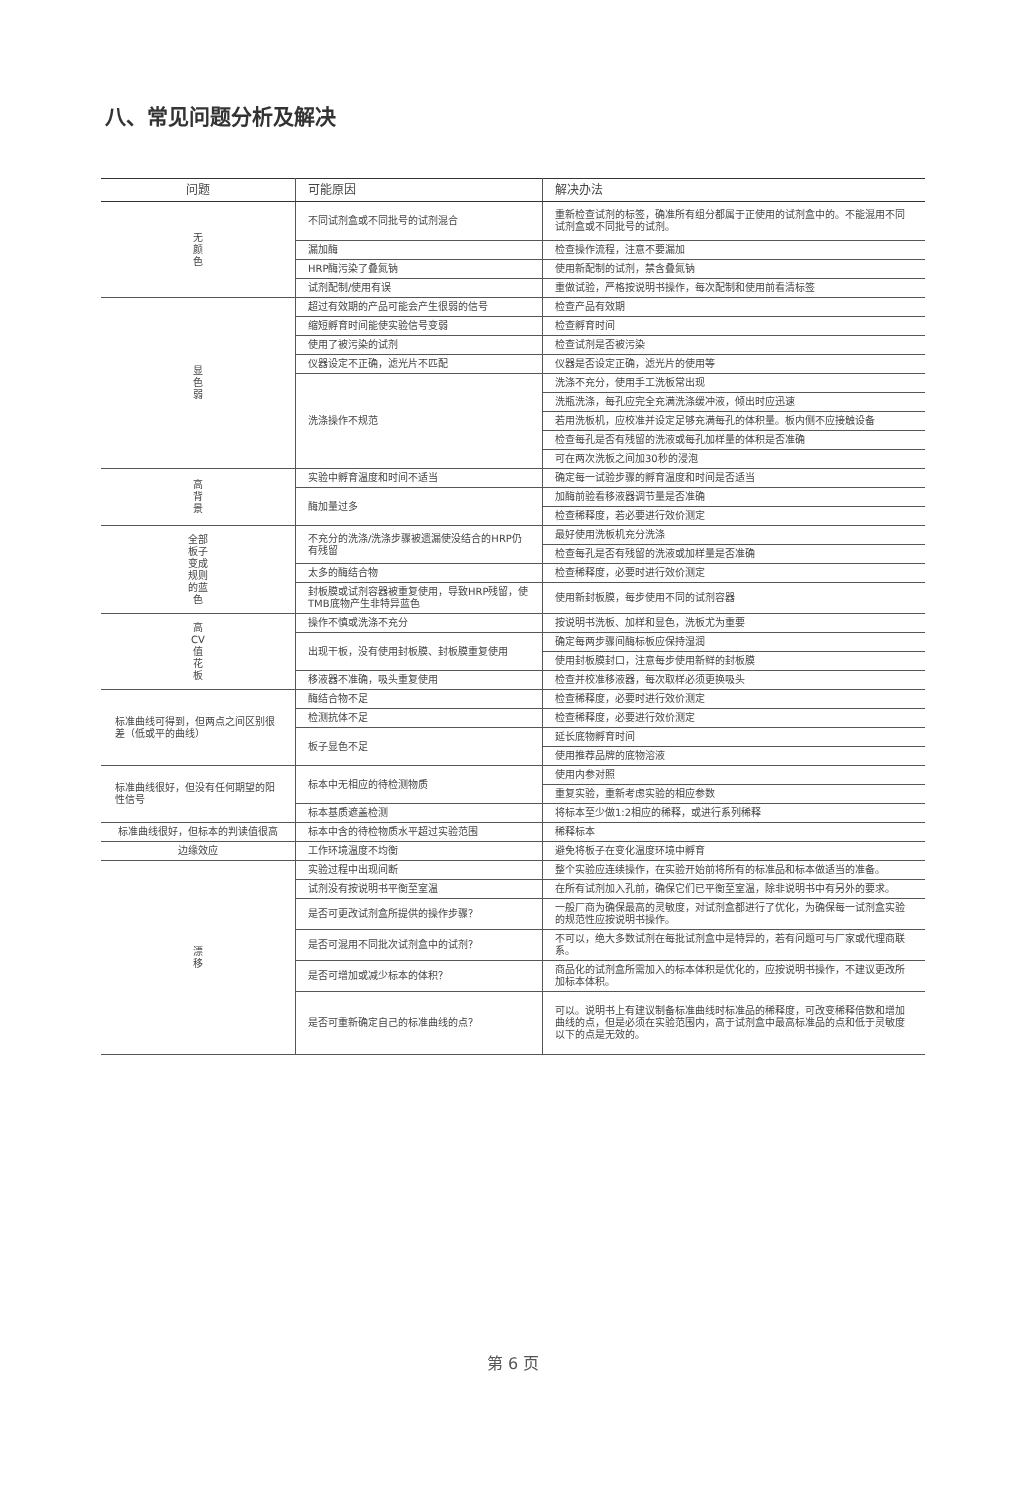八、常见问题分析及解决
| 问题 | 可能原因 | 解决办法 |
| --- | --- | --- |
| 无 颜 色 | 不同试剂盒或不同批号的试剂混合 | 重新检查试剂的标签，确准所有组分都属于正使用的试剂盒中的。不能混用不同试剂盒或不同批号的试剂。 |
| | 漏加酶 | 检查操作流程，注意不要漏加 |
| | HRP酶污染了叠氮钠 | 使用新配制的试剂，禁含叠氮钠 |
| | 试剂配制/使用有误 | 重做试验，严格按说明书操作，每次配制和使用前看清标签 |
| 显 色 弱 | 超过有效期的产品可能会产生很弱的信号 | 检查产品有效期 |
| | 缩短孵育时间能使实验信号变弱 | 检查孵育时间 |
| | 使用了被污染的试剂 | 检查试剂是否被污染 |
| | 仪器设定不正确，滤光片不匹配 | 仪器是否设定正确，滤光片的使用等 |
| | 洗涤操作不规范 | 洗涤不充分，使用手工洗板常出现 |
| | | 洗瓶洗涤，每孔应完全充满洗涤缓冲液，倾出时应迅速 |
| | | 若用洗板机，应校准并设定足够充满每孔的体积量。板内侧不应接触设备 |
| | | 检查每孔是否有残留的洗液或每孔加样量的体积是否准确 |
| | | 可在两次洗板之间加30秒的浸泡 |
| 高 背 景 | 实验中孵育温度和时间不适当 | 确定每一试验步骤的孵育温度和时间是否适当 |
| | 酶加量过多 | 加酶前验看移液器调节量是否准确 |
| | | 检查稀释度，若必要进行效价测定 |
| 全部 板子 变成 规则 的蓝 色 | 不充分的洗涤/洗涤步骤被遗漏使没结合的HRP仍有残留 | 最好使用洗板机充分洗涤 |
| | | 检查每孔是否有残留的洗液或加样量是否准确 |
| | 太多的酶结合物 | 检查稀释度，必要时进行效价测定 |
| | 封板膜或试剂容器被重复使用，导致HRP残留，使TMB底物产生非特异蓝色 | 使用新封板膜，每步使用不同的试剂容器 |
| 高 CV 值 花 板 | 操作不慎或洗涤不充分 | 按说明书洗板、加样和显色，洗板尤为重要 |
| | 出现干板，没有使用封板膜、封板膜重复使用 | 确定每两步骤间酶标板应保持湿润 |
| | | 使用封板膜封口，注意每步使用新鲜的封板膜 |
| | 移液器不准确，吸头重复使用 | 检查并校准移液器，每次取样必须更换吸头 |
| 标准曲线可得到，但两点之间区别很差（低或平的曲线） | 酶结合物不足 | 检查稀释度，必要时进行效价测定 |
| | 检测抗体不足 | 检查稀释度，必要进行效价测定 |
| | 板子显色不足 | 延长底物孵育时间 |
| | | 使用推荐品牌的底物溶液 |
| 标准曲线很好，但没有任何期望的阳性信号 | 标本中无相应的待检测物质 | 使用内参对照 |
| | | 重复实验，重新考虑实验的相应参数 |
| | 标本基质遮盖检测 | 将标本至少做1:2相应的稀释，或进行系列稀释 |
| 标准曲线很好，但标本的判读值很高 | 标本中含的待检物质水平超过实验范围 | 稀释标本 |
| 边缘效应 | 工作环境温度不均衡 | 避免将板子在变化温度环境中孵育 |
| 漂 移 | 实验过程中出现间断 | 整个实验应连续操作，在实验开始前将所有的标准品和标本做适当的准备。 |
| | 试剂没有按说明书平衡至室温 | 在所有试剂加入孔前，确保它们已平衡至室温，除非说明书中有另外的要求。 |
| | 是否可更改试剂盒所提供的操作步骤？ | 一般厂商为确保最高的灵敏度，对试剂盒都进行了优化，为确保每一试剂盒实验的规范性应按说明书操作。 |
| | 是否可混用不同批次试剂盒中的试剂？ | 不可以，绝大多数试剂在每批试剂盒中是特异的，若有问题可与厂家或代理商联系。 |
| | 是否可增加或减少标本的体积？ | 商品化的试剂盒所需加入的标本体积是优化的，应按说明书操作，不建议更改所加标本体积。 |
| | 是否可重新确定自己的标准曲线的点？ | 可以。说明书上有建议制备标准曲线时标准品的稀释度，可改变稀释倍数和增加曲线的点，但是必须在实验范围内，高于试剂盒中最高标准品的点和低于灵敏度以下的点是无效的。 |
第 6 页